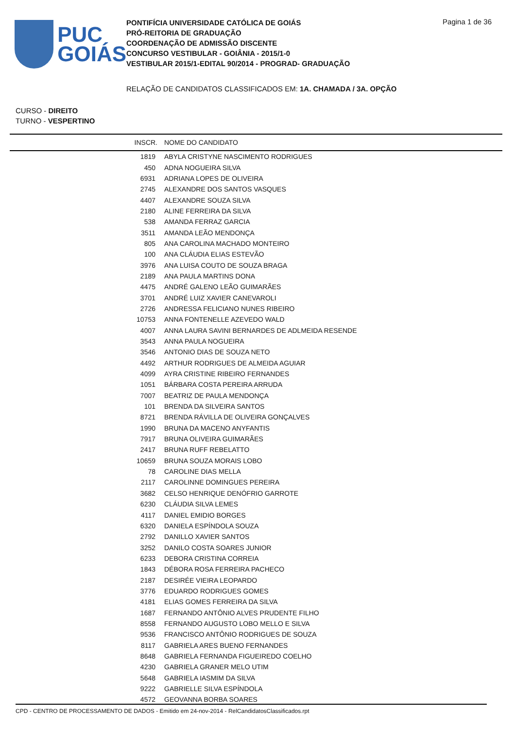PUC
GOIÁS
PONTIFÍCIA UNIVERSIDADE CATÓLICA DE GOIÁS
PRÓ-REITORIA DE GRADUAÇÃO
COORDENAÇÃO DE ADMISSÃO DISCENTE
CONCURSO VESTIBULAR - GOIÂNIA - 2015/1-0
VESTIBULAR 2015/1-EDITAL 90/2014 - PROGRAD- GRADUAÇÃO
Pagina 1 de 36
RELAÇÃO DE CANDIDATOS CLASSIFICADOS EM: 1A. CHAMADA / 3A. OPÇÃO
CURSO - DIREITO
TURNO - VESPERTINO
| INSCR. | NOME DO CANDIDATO |
| --- | --- |
| 1819 | ABYLA CRISTYNE NASCIMENTO RODRIGUES |
| 450 | ADNA NOGUEIRA SILVA |
| 6931 | ADRIANA LOPES DE OLIVEIRA |
| 2745 | ALEXANDRE DOS SANTOS VASQUES |
| 4407 | ALEXANDRE SOUZA SILVA |
| 2180 | ALINE FERREIRA DA SILVA |
| 538 | AMANDA FERRAZ GARCIA |
| 3511 | AMANDA LEÃO MENDONÇA |
| 805 | ANA CAROLINA MACHADO MONTEIRO |
| 100 | ANA CLÁUDIA ELIAS ESTEVÃO |
| 3976 | ANA LUISA COUTO DE SOUZA BRAGA |
| 2189 | ANA PAULA MARTINS DONA |
| 4475 | ANDRÉ GALENO LEÃO GUIMARÃES |
| 3701 | ANDRÉ LUIZ XAVIER CANEVAROLI |
| 2726 | ANDRESSA FELICIANO NUNES RIBEIRO |
| 10753 | ANNA FONTENELLE AZEVEDO WALD |
| 4007 | ANNA LAURA SAVINI BERNARDES DE ADLMEIDA RESENDE |
| 3543 | ANNA PAULA NOGUEIRA |
| 3546 | ANTONIO DIAS DE SOUZA NETO |
| 4492 | ARTHUR RODRIGUES DE ALMEIDA AGUIAR |
| 4099 | AYRA CRISTINE RIBEIRO FERNANDES |
| 1051 | BÁRBARA COSTA PEREIRA ARRUDA |
| 7007 | BEATRIZ DE PAULA MENDONÇA |
| 101 | BRENDA DA SILVEIRA SANTOS |
| 8721 | BRENDA RÁVILLA DE OLIVEIRA GONÇALVES |
| 1990 | BRUNA DA MACENO ANYFANTIS |
| 7917 | BRUNA OLIVEIRA GUIMARÃES |
| 2417 | BRUNA RUFF REBELATTO |
| 10659 | BRUNA SOUZA MORAIS LOBO |
| 78 | CAROLINE DIAS MELLA |
| 2117 | CAROLINNE DOMINGUES PEREIRA |
| 3682 | CELSO HENRIQUE DENÓFRIO GARROTE |
| 6230 | CLÁUDIA SILVA LEMES |
| 4117 | DANIEL EMIDIO BORGES |
| 6320 | DANIELA ESPÍNDOLA SOUZA |
| 2792 | DANILLO XAVIER SANTOS |
| 3252 | DANILO COSTA SOARES JUNIOR |
| 6233 | DEBORA CRISTINA CORREIA |
| 1843 | DÉBORA ROSA FERREIRA PACHECO |
| 2187 | DESIRÉE VIEIRA LEOPARDO |
| 3776 | EDUARDO RODRIGUES GOMES |
| 4181 | ELIAS GOMES FERREIRA DA SILVA |
| 1687 | FERNANDO ANTÔNIO ALVES PRUDENTE FILHO |
| 8558 | FERNANDO AUGUSTO LOBO MELLO E SILVA |
| 9536 | FRANCISCO ANTÔNIO RODRIGUES DE SOUZA |
| 8117 | GABRIELA ARES BUENO FERNANDES |
| 8648 | GABRIELA FERNANDA FIGUEIREDO COELHO |
| 4230 | GABRIELA GRANER MELO UTIM |
| 5648 | GABRIELA IASMIM DA SILVA |
| 9222 | GABRIELLE SILVA ESPÍNDOLA |
| 4572 | GEOVANNA BORBA SOARES |
CPD - CENTRO DE PROCESSAMENTO DE DADOS - Emitido em 24-nov-2014 - RelCandidatosClassificados.rpt